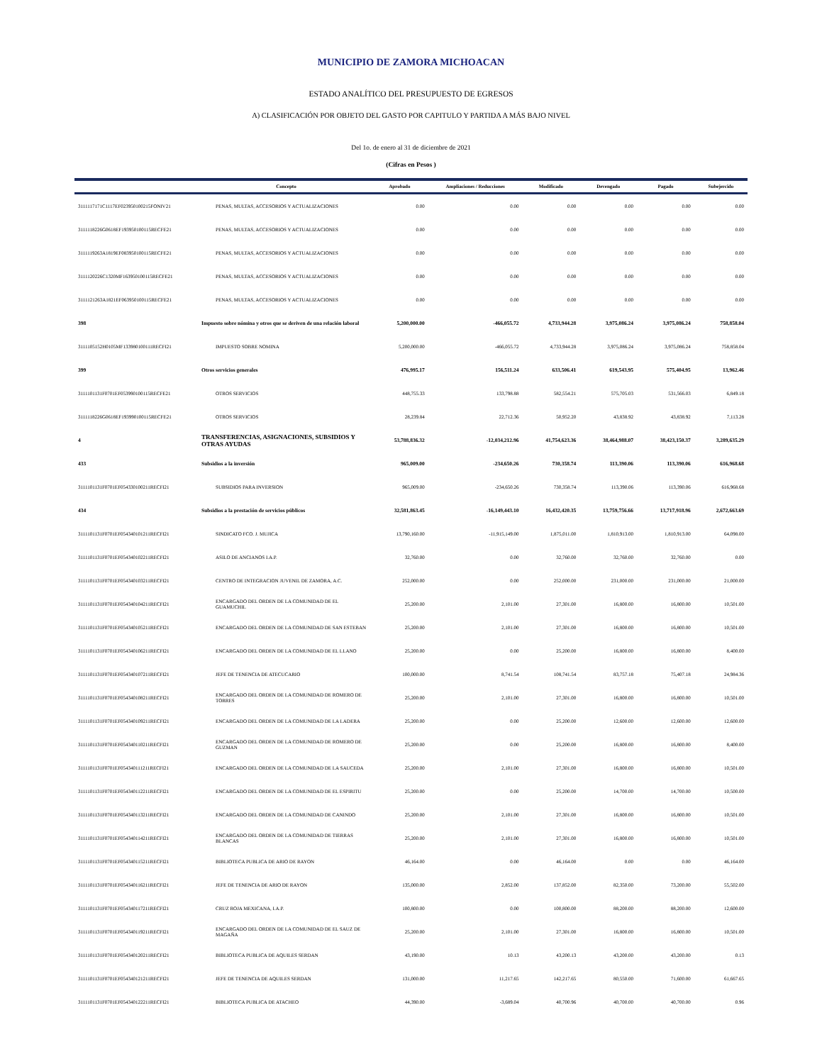MUNICIPIO DE ZAMORA MICHOACAN
ESTADO ANALÍTICO DEL PRESUPUESTO DE EGRESOS
A) CLASIFICACIÓN POR OBJETO DEL GASTO POR CAPITULO Y PARTIDA A MÁS BAJO NIVEL
Del 1o. de enero al 31 de diciembre de 2021
(Cifras en Pesos )
| | Concepto | Aprobado | Ampliaciones / Reducciones | Modificado | Devengado | Pagado | Subejercido |
| --- | --- | --- | --- | --- | --- | --- | --- |
| 3111117171C1117EF023950100215FONIV21 | PENAS, MULTAS, ACCESORIOS Y ACTUALIZACIONES | 0.00 | 0.00 | 0.00 | 0.00 | 0.00 | 0.00 |
| 3111118226G0618EF193950100115RECFE21 | PENAS, MULTAS, ACCESORIOS Y ACTUALIZACIONES | 0.00 | 0.00 | 0.00 | 0.00 | 0.00 | 0.00 |
| 3111119263A1819EF083950100115RECFE21 | PENAS, MULTAS, ACCESORIOS Y ACTUALIZACIONES | 0.00 | 0.00 | 0.00 | 0.00 | 0.00 | 0.00 |
| 3111120226C1320MF163950100115RECFE21 | PENAS, MULTAS, ACCESORIOS Y ACTUALIZACIONES | 0.00 | 0.00 | 0.00 | 0.00 | 0.00 | 0.00 |
| 3111121263A1821EF063950100115RECFE21 | PENAS, MULTAS, ACCESORIOS Y ACTUALIZACIONES | 0.00 | 0.00 | 0.00 | 0.00 | 0.00 | 0.00 |
| 398 | Impuesto sobre nómina y otros que se deriven de una relación laboral | 5,200,000.00 | -466,055.72 | 4,733,944.28 | 3,975,086.24 | 3,975,086.24 | 758,858.04 |
| 3111105152H0105MF133980100111RECFI21 | IMPUESTO SOBRE NOMINA | 5,200,000.00 | -466,055.72 | 4,733,944.28 | 3,975,086.24 | 3,975,086.24 | 758,858.04 |
| 399 | Otros servicios generales | 476,995.17 | 156,511.24 | 633,506.41 | 619,543.95 | 575,404.95 | 13,962.46 |
| 3111101131F0701EF053990100115RECFE21 | OTROS SERVICIOS | 448,755.33 | 133,798.88 | 582,554.21 | 575,705.03 | 531,566.03 | 6,849.18 |
| 3111118226G0618EF193990100115RECFE21 | OTROS SERVICIOS | 28,239.84 | 22,712.36 | 50,952.20 | 43,838.92 | 43,838.92 | 7,113.28 |
| 4 | TRANSFERENCIAS, ASIGNACIONES, SUBSIDIOS Y OTRAS AYUDAS | 53,788,836.32 | -12,034,212.96 | 41,754,623.36 | 38,464,988.07 | 38,423,150.37 | 3,289,635.29 |
| 433 | Subsidios a la inversión | 965,009.00 | -234,650.26 | 730,358.74 | 113,390.06 | 113,390.06 | 616,968.68 |
| 3111101131F0701EF054330100211RECFI21 | SUBSIDIOS PARA INVERSION | 965,009.00 | -234,650.26 | 730,358.74 | 113,390.06 | 113,390.06 | 616,968.68 |
| 434 | Subsidios a la prestación de servicios públicos | 32,581,863.45 | -16,149,443.10 | 16,432,420.35 | 13,759,756.66 | 13,717,918.96 | 2,672,663.69 |
| 3111101131F0701EF054340101211RECFI21 | SINDICATO FCO. J. MUJICA | 13,790,160.00 | -11,915,149.00 | 1,875,011.00 | 1,810,913.00 | 1,810,913.00 | 64,098.00 |
| 3111101131F0701EF054340102211RECFI21 | ASILO DE ANCIANOS I.A.P. | 32,760.00 | 0.00 | 32,760.00 | 32,760.00 | 32,760.00 | 0.00 |
| 3111101131F0701EF054340103211RECFI21 | CENTRO DE INTEGRACION JUVENIL DE ZAMORA, A.C. | 252,000.00 | 0.00 | 252,000.00 | 231,000.00 | 231,000.00 | 21,000.00 |
| 3111101131F0701EF054340104211RECFI21 | ENCARGADO DEL ORDEN DE LA COMUNIDAD DE EL GUAMUCHIL | 25,200.00 | 2,101.00 | 27,301.00 | 16,800.00 | 16,800.00 | 10,501.00 |
| 3111101131F0701EF054340105211RECFI21 | ENCARGADO DEL ORDEN DE LA COMUNIDAD DE SAN ESTEBAN | 25,200.00 | 2,101.00 | 27,301.00 | 16,800.00 | 16,800.00 | 10,501.00 |
| 3111101131F0701EF054340106211RECFI21 | ENCARGADO DEL ORDEN DE LA COMUNIDAD DE EL LLANO | 25,200.00 | 0.00 | 25,200.00 | 16,800.00 | 16,800.00 | 8,400.00 |
| 3111101131F0701EF054340107211RECFI21 | JEFE DE TENENCIA DE ATECUCARIO | 100,000.00 | 8,741.54 | 108,741.54 | 83,757.18 | 75,407.18 | 24,984.36 |
| 3111101131F0701EF054340108211RECFI21 | ENCARGADO DEL ORDEN DE LA COMUNIDAD DE ROMERO DE TORRES | 25,200.00 | 2,101.00 | 27,301.00 | 16,800.00 | 16,800.00 | 10,501.00 |
| 3111101131F0701EF054340109211RECFI21 | ENCARGADO DEL ORDEN DE LA COMUNIDAD DE LA LADERA | 25,200.00 | 0.00 | 25,200.00 | 12,600.00 | 12,600.00 | 12,600.00 |
| 3111101131F0701EF054340110211RECFI21 | ENCARGADO DEL ORDEN DE LA COMUNIDAD DE ROMERO DE GUZMAN | 25,200.00 | 0.00 | 25,200.00 | 16,800.00 | 16,800.00 | 8,400.00 |
| 3111101131F0701EF054340111211RECFI21 | ENCARGADO DEL ORDEN DE LA COMUNIDAD DE LA SAUCEDA | 25,200.00 | 2,101.00 | 27,301.00 | 16,800.00 | 16,800.00 | 10,501.00 |
| 3111101131F0701EF054340112211RECFI21 | ENCARGADO DEL ORDEN DE LA COMUNIDAD DE EL ESPIRITU | 25,200.00 | 0.00 | 25,200.00 | 14,700.00 | 14,700.00 | 10,500.00 |
| 3111101131F0701EF054340113211RECFI21 | ENCARGADO DEL ORDEN DE LA COMUNIDAD DE CANINDO | 25,200.00 | 2,101.00 | 27,301.00 | 16,800.00 | 16,800.00 | 10,501.00 |
| 3111101131F0701EF054340114211RECFI21 | ENCARGADO DEL ORDEN DE LA COMUNIDAD DE TIERRAS BLANCAS | 25,200.00 | 2,101.00 | 27,301.00 | 16,800.00 | 16,800.00 | 10,501.00 |
| 3111101131F0701EF054340115211RECFI21 | BIBLIOTECA PUBLICA DE ARIO DE RAYON | 46,164.00 | 0.00 | 46,164.00 | 0.00 | 0.00 | 46,164.00 |
| 3111101131F0701EF054340116211RECFI21 | JEFE DE TENENCIA DE ARIO DE RAYON | 135,000.00 | 2,852.00 | 137,852.00 | 82,350.00 | 73,200.00 | 55,502.00 |
| 3111101131F0701EF054340117211RECFI21 | CRUZ ROJA MEXICANA, I.A.P. | 100,800.00 | 0.00 | 100,800.00 | 88,200.00 | 88,200.00 | 12,600.00 |
| 3111101131F0701EF054340119211RECFI21 | ENCARGADO DEL ORDEN DE LA COMUNIDAD DE EL SAUZ DE MAGAÑA | 25,200.00 | 2,101.00 | 27,301.00 | 16,800.00 | 16,800.00 | 10,501.00 |
| 3111101131F0701EF054340120211RECFI21 | BIBLIOTECA PUBLICA DE AQUILES SERDAN | 43,190.00 | 10.13 | 43,200.13 | 43,200.00 | 43,200.00 | 0.13 |
| 3111101131F0701EF054340121211RECFI21 | JEFE DE TENENCIA DE AQUILES SERDAN | 131,000.00 | 11,217.65 | 142,217.65 | 80,550.00 | 71,600.00 | 61,667.65 |
| 3111101131F0701EF054340122211RECFI21 | BIBLIOTECA PUBLICA DE ATACHEO | 44,390.00 | -3,689.04 | 40,700.96 | 40,700.00 | 40,700.00 | 0.96 |